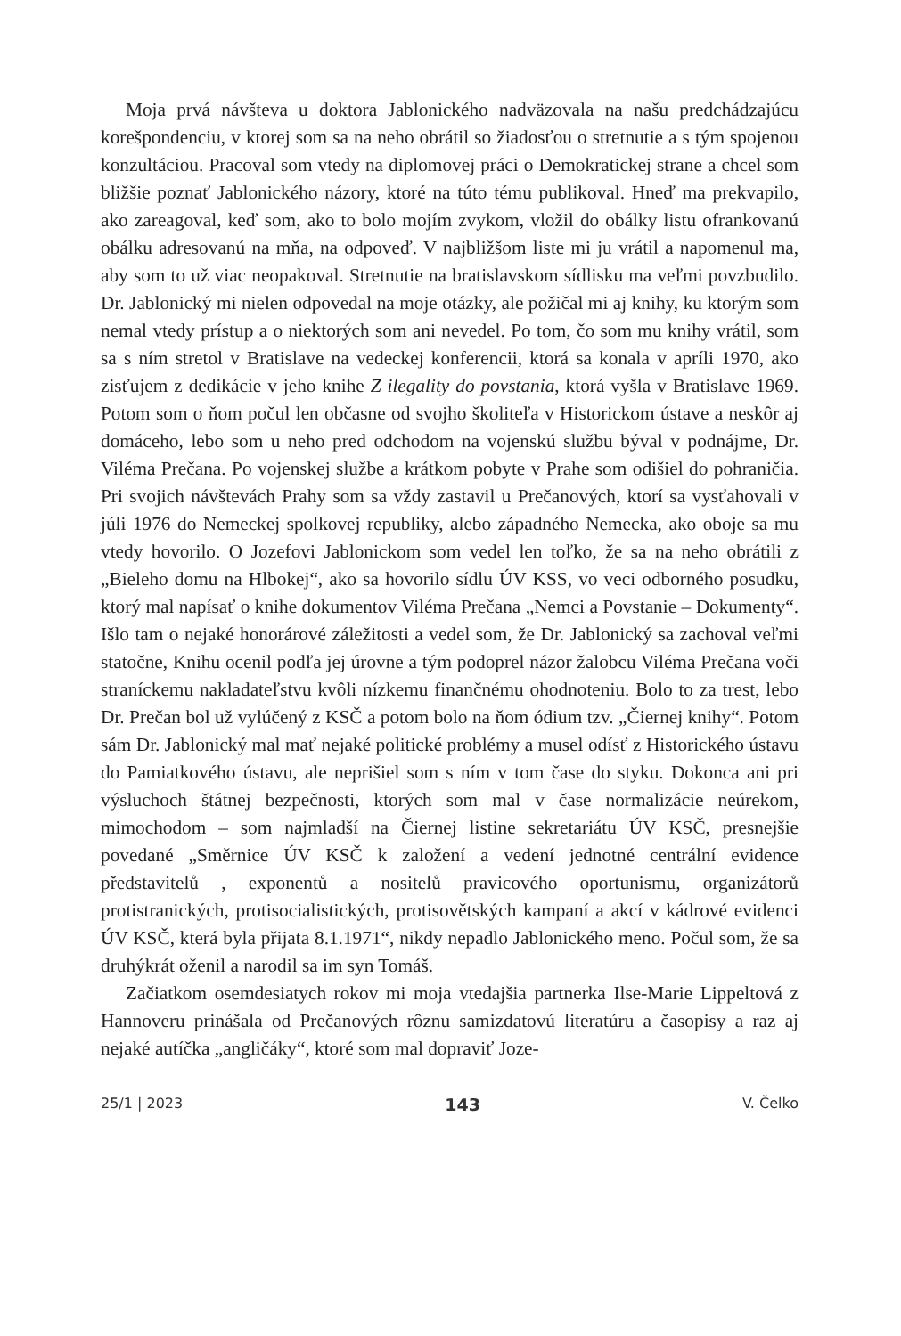Moja prvá návšteva u doktora Jablonického nadväzovala na našu predchádzajúcu korešpondenciu, v ktorej som sa na neho obrátil so žiadosťou o stretnutie a s tým spojenou konzultáciou. Pracoval som vtedy na diplomovej práci o Demokratickej strane a chcel som bližšie poznať Jablonického názory, ktoré na túto tému publikoval. Hneď ma prekvapilo, ako zareagoval, keď som, ako to bolo mojím zvykom, vložil do obálky listu ofrankovanú obálku adresovanú na mňa, na odpoveď. V najbližšom liste mi ju vrátil a napomenul ma, aby som to už viac neopakoval. Stretnutie na bratislavskom sídlisku ma veľmi povzbudilo. Dr. Jablonický mi nielen odpovedal na moje otázky, ale požičal mi aj knihy, ku ktorým som nemal vtedy prístup a o niektorých som ani nevedel. Po tom, čo som mu knihy vrátil, som sa s ním stretol v Bratislave na vedeckej konferencii, ktorá sa konala v apríli 1970, ako zisťujem z dedikácie v jeho knihe Z ilegality do povstania, ktorá vyšla v Bratislave 1969. Potom som o ňom počul len občasne od svojho školiteľa v Historickom ústave a neskôr aj domáceho, lebo som u neho pred odchodom na vojenskú službu býval v podnájme, Dr. Viléma Prečana. Po vojenskej službe a krátkom pobyte v Prahe som odišiel do pohraničia. Pri svojich návštevách Prahy som sa vždy zastavil u Prečanových, ktorí sa vysťahovali v júli 1976 do Nemeckej spolkovej republiky, alebo západného Nemecka, ako oboje sa mu vtedy hovorilo. O Jozefovi Jablonickom som vedel len toľko, že sa na neho obrátili z „Bieleho domu na Hlbokej“, ako sa hovorilo sídlu ÚV KSS, vo veci odborného posudku, ktorý mal napísať o knihe dokumentov Viléma Prečana „Nemci a Povstanie – Dokumenty“. Išlo tam o nejaké honorárové záležitosti a vedel som, že Dr. Jablonický sa zachoval veľmi statočne, Knihu ocenil podľa jej úrovne a tým podoprel názor žalobcu Viléma Prečana voči straníckemu nakladateľstvu kvôli nízkemu finančnému ohodnoteniu. Bolo to za trest, lebo Dr. Prečan bol už vylúčený z KSČ a potom bolo na ňom ódium tzv. „Čiernej knihy“. Potom sám Dr. Jablonický mal mať nejaké politické problémy a musel odísť z Historického ústavu do Pamiatkového ústavu, ale neprišiel som s ním v tom čase do styku. Dokonca ani pri výsluchoch štátnej bezpečnosti, ktorých som mal v čase normalizácie neúrekom, mimochodom – som najmladší na Čiernej listine sekretariátu ÚV KSČ, presnejšie povedané „Směrnice ÚV KSČ k založení a vedení jednotné centrální evidence představitelů , exponentů a nositelů pravicového oportunismu, organizátorů protistranických, protisocialistických, protisovětských kampaní a akcí v kádrové evidenci ÚV KSČ, která byla přijata 8.1.1971“, nikdy nepadlo Jablonického meno. Počul som, že sa druhýkrát oženil a narodil sa im syn Tomáš.
Začiatkom osemdesiatych rokov mi moja vtedajšia partnerka Ilse-Marie Lippeltová z Hannoveru prinášala od Prečanových rôznu samizdatovú literatúru a časopisy a raz aj nejaké autíčka „angličáky“, ktoré som mal dopraviť Joze-
25/1 | 2023 143 V. Čelko